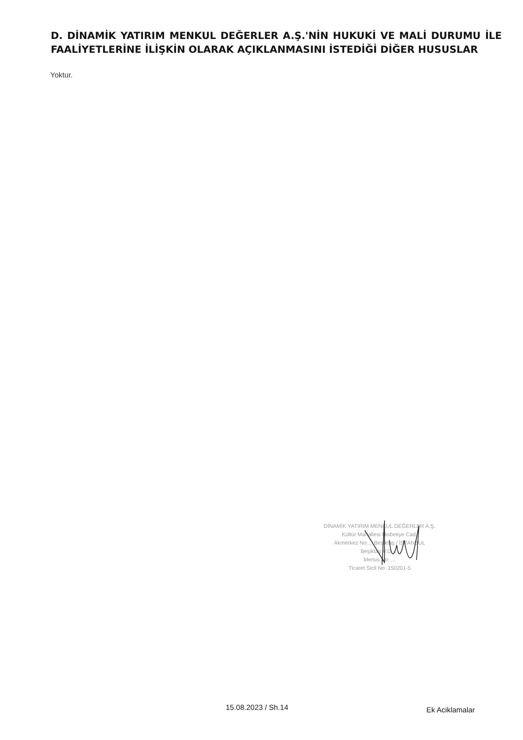D. DİNAMİK YATIRIM MENKUL DEĞERLER A.Ş.'NİN HUKUKİ VE MALİ DURUMU İLE FAALİYETLERİNE İLİŞKİN OLARAK AÇIKLANMASINI İSTEDİĞİ DİĞER HUSUSLAR
Yoktur.
DİNAMİK YATIRIM MENKUL DEĞERLER A.Ş.
Kültür Mahallesi Nisbetiye Cad.
Akmerkez No:... Beşiktaş / İSTANBUL
Beşiktaş V.D. ...
Mersis No: ...
Ticaret Sicil No: 150201-5
15.08.2023 / Sh.14 Ek Aciklamalar